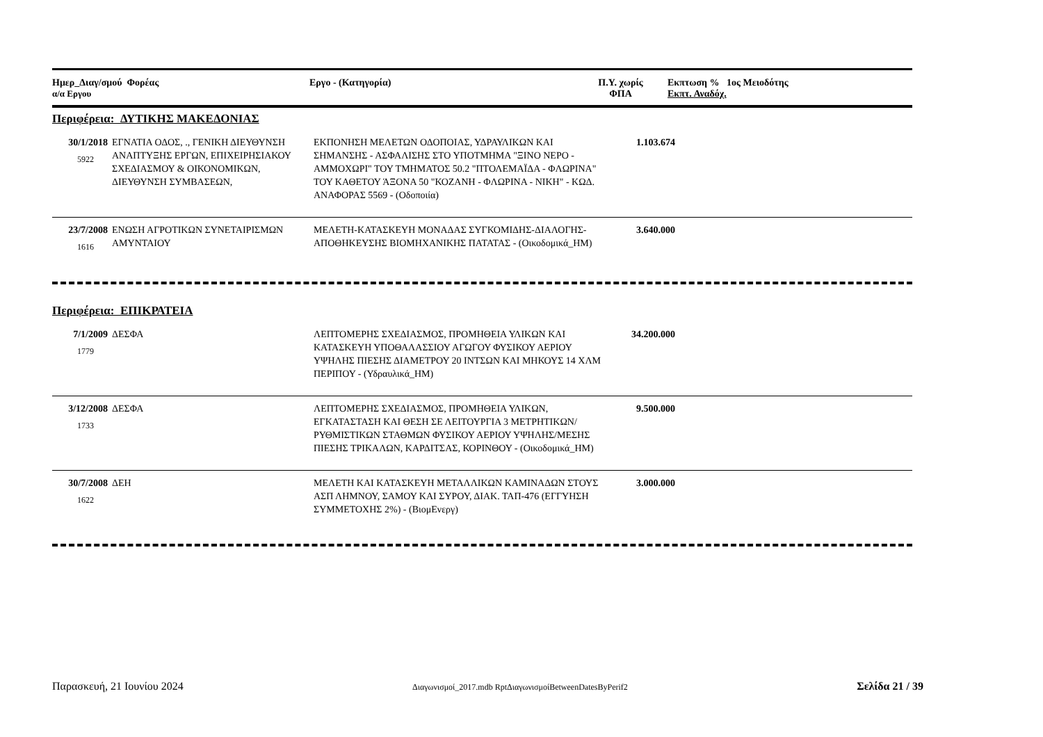| Ημερ_Διαγ/σμού Φορέας α/α Εργου | Εργο - (Κατηγορία) | Π.Υ. χωρίς ΦΠΑ | Εκπτωση % 1ος Μειοδότης Εκπτ. Αναδόχ. |
| --- | --- | --- | --- |
Περιφέρεια: ΔΥΤΙΚΗΣ ΜΑΚΕΔΟΝΙΑΣ
| 30/1/2018 5922 | ΕΓΝΑΤΙΑ ΟΔΟΣ, ., ΓΕΝΙΚΗ ΔΙΕΥΘΥΝΣΗ ΑΝΑΠΤΥΞΗΣ ΕΡΓΩΝ, ΕΠΙΧΕΙΡΗΣΙΑΚΟΥ ΣΧΕΔΙΑΣΜΟΥ & ΟΙΚΟΝΟΜΙΚΩΝ, ΔΙΕΥΘΥΝΣΗ ΣΥΜΒΑΣΕΩΝ, | ΕΚΠΟΝΗΣΗ ΜΕΛΕΤΩΝ ΟΔΟΠΟΙΑΣ, ΥΔΡΑΥΛΙΚΩΝ ΚΑΙ ΣΗΜΑΝΣΗΣ - ΑΣΦΑΛΙΣΗΣ ΣΤΟ ΥΠΟΤΜΗΜΑ "ΞΙΝΟ ΝΕΡΟ - ΑΜΜΟΧΩΡΙ" ΤΟΥ ΤΜΗΜΑΤΟΣ 50.2 "ΠΤΟΛΕΜΑΪΔΑ - ΦΛΩΡΙΝΑ" ΤΟΥ ΚΑΘΕΤΟΥ ΆΞΟΝΑ 50 "ΚΟΖΑΝΗ - ΦΛΩΡΙΝΑ - ΝΙΚΗ" - ΚΩΔ. ΑΝΑΦΟΡΑΣ 5569 - (Οδοποιία) | 1.103.674 | |
| 23/7/2008 1616 | ΕΝΩΣΗ ΑΓΡΟΤΙΚΩΝ ΣΥΝΕΤΑΙΡΙΣΜΩΝ ΑΜΥΝΤΑΙΟΥ | ΜΕΛΕΤΗ-ΚΑΤΑΣΚΕΥΗ ΜΟΝΑΔΑΣ ΣΥΓΚΟΜΙΔΗΣ-ΔΙΑΛΟΓΗΣ-ΑΠΟΘΗΚΕΥΣΗΣ ΒΙΟΜΗΧΑΝΙΚΗΣ ΠΑΤΑΤΑΣ - (Οικοδομικά_ΗΜ) | 3.640.000 | |
Περιφέρεια: ΕΠΙΚΡΑΤΕΙΑ
| 7/1/2009 1779 | ΔΕΣΦΑ | ΛΕΠΤΟΜΕΡΗΣ ΣΧΕΔΙΑΣΜΟΣ, ΠΡΟΜΗΘΕΙΑ ΥΛΙΚΩΝ ΚΑΙ ΚΑΤΑΣΚΕΥΗ ΥΠΟΘΑΛΑΣΣΙΟΥ ΑΓΩΓΟΥ ΦΥΣΙΚΟΥ ΑΕΡΙΟΥ ΥΨΗΛΗΣ ΠΙΕΣΗΣ ΔΙΑΜΕΤΡΟΥ 20 ΙΝΤΣΩΝ ΚΑΙ ΜΗΚΟΥΣ 14 ΧΛΜ ΠΕΡΙΠΟΥ - (Υδραυλικά_ΗΜ) | 34.200.000 | |
| 3/12/2008 1733 | ΔΕΣΦΑ | ΛΕΠΤΟΜΕΡΗΣ ΣΧΕΔΙΑΣΜΟΣ, ΠΡΟΜΗΘΕΙΑ ΥΛΙΚΩΝ, ΕΓΚΑΤΑΣΤΑΣΗ ΚΑΙ ΘΕΣΗ ΣΕ ΛΕΙΤΟΥΡΓΙΑ 3 ΜΕΤΡΗΤΙΚΩΝ/ΡΥΘΜΙΣΤΙΚΩΝ ΣΤΑΘΜΩΝ ΦΥΣΙΚΟΥ ΑΕΡΙΟΥ ΥΨΗΛΗΣ/ΜΕΣΗΣ ΠΙΕΣΗΣ ΤΡΙΚΑΛΩΝ, ΚΑΡΔΙΤΣΑΣ, ΚΟΡΙΝΘΟΥ - (Οικοδομικά_ΗΜ) | 9.500.000 | |
| 30/7/2008 1622 | ΔΕΗ | ΜΕΛΕΤΗ ΚΑΙ ΚΑΤΑΣΚΕΥΗ ΜΕΤΑΛΛΙΚΩΝ ΚΑΜΙΝΑΔΩΝ ΣΤΟΥΣ ΑΣΠ ΛΗΜΝΟΥ, ΣΑΜΟΥ ΚΑΙ ΣΥΡΟΥ, ΔΙΑΚ. ΤΑΠ-476 (ΕΓΓΥΗΣΗ ΣΥΜΜΕΤΟΧΗΣ 2%) - (ΒιομΕνεργ) | 3.000.000 | |
Παρασκευή, 21 Ιουνίου 2024 Διαγωνισμοί_2017.mdb RptΔιαγωνισμοίBetweenDatesByPerif2 Σελίδα 21 / 39